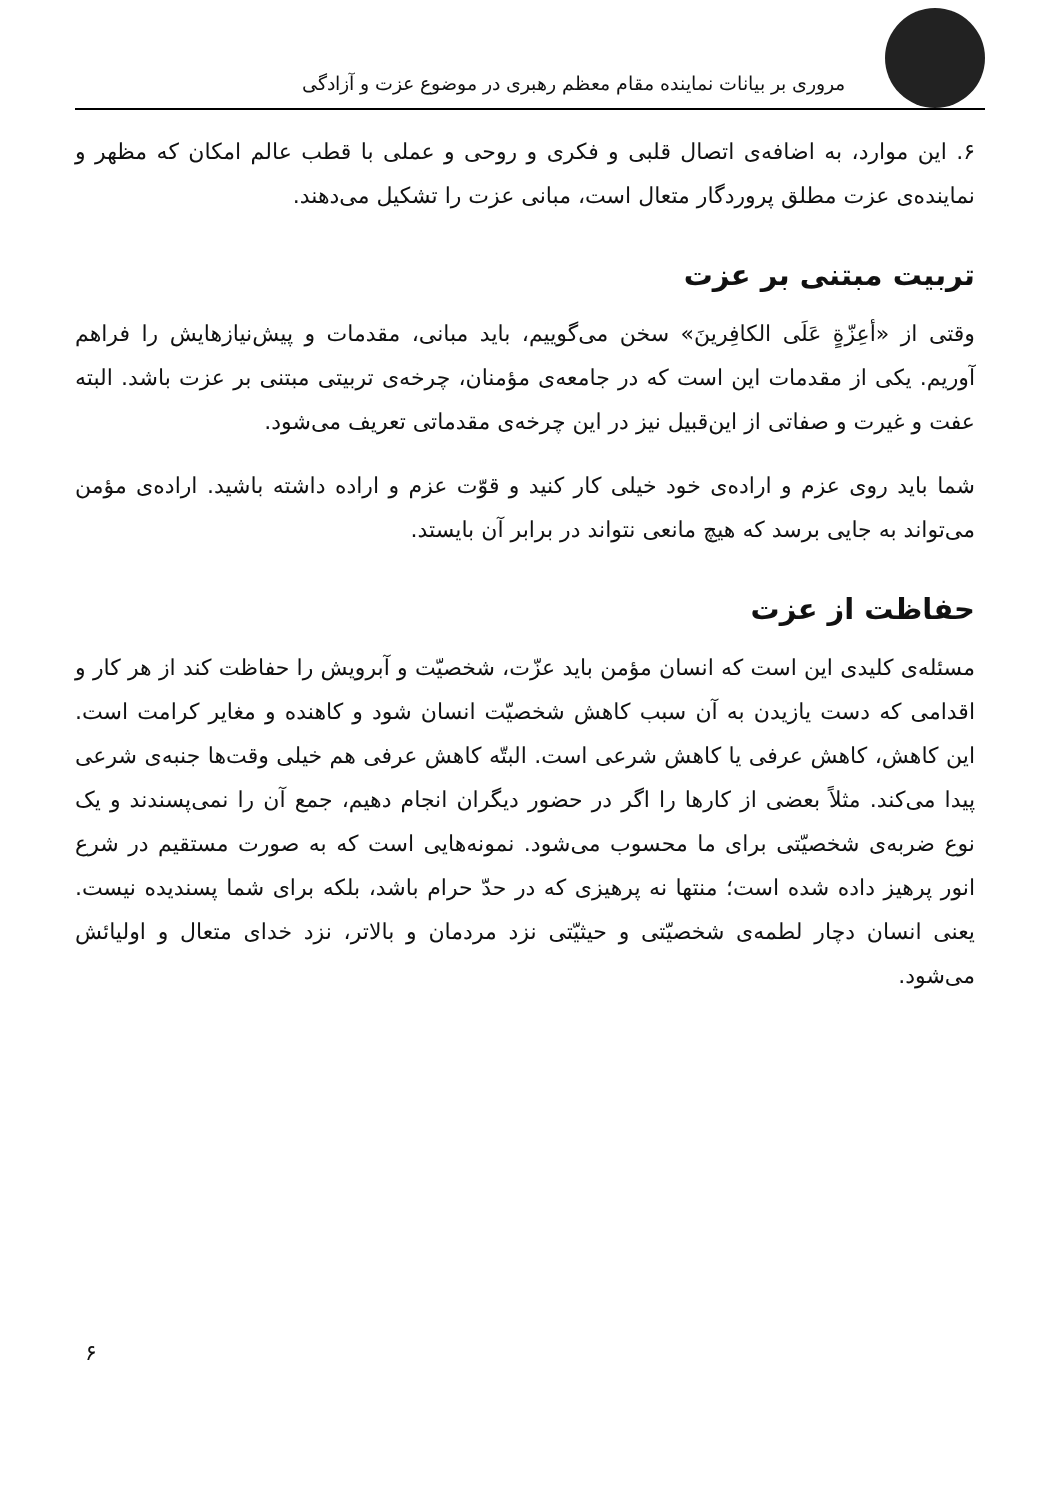مروری بر بیانات نماینده مقام معظم رهبری در موضوع عزت و آزادگی
۶. این موارد، به اضافه‌ی اتصال قلبی و فکری و روحی و عملی با قطب عالم امکان که مظهر و نماینده‌ی عزت مطلق پروردگار متعال است، مبانی عزت را تشکیل می‌دهند.
تربیت مبتنی بر عزت
وقتی از «أعِزّةٍ عَلَی الکافِرینَ» سخن می‌گوییم، باید مبانی، مقدمات و پیش‌نیازهایش را فراهم آوریم. یکی از مقدمات این است که در جامعه‌ی مؤمنان، چرخه‌ی تربیتی مبتنی بر عزت باشد. البته عفت و غیرت و صفاتی از این‌قبیل نیز در این چرخه‌ی مقدماتی تعریف می‌شود.
شما باید روی عزم و اراده‌ی خود خیلی کار کنید و قوّت عزم و اراده داشته باشید. اراده‌ی مؤمن می‌تواند به جایی برسد که هیچ مانعی نتواند در برابر آن بایستد.
حفاظت از عزت
مسئله‌ی کلیدی این است که انسان مؤمن باید عزّت، شخصیّت و آبرویش را حفاظت کند از هر کار و اقدامی که دست یازیدن به آن سبب کاهش شخصیّت انسان شود و کاهنده و مغایر کرامت است. این کاهش، کاهش عرفی یا کاهش شرعی است. البتّه کاهش عرفی هم خیلی وقت‌ها جنبه‌ی شرعی پیدا می‌کند. مثلاً بعضی از کارها را اگر در حضور دیگران انجام دهیم، جمع آن را نمی‌پسندند و یک نوع ضربه‌ی شخصیّتی برای ما محسوب می‌شود. نمونه‌هایی است که به صورت مستقیم در شرع انور پرهیز داده شده است؛ منتها نه پرهیزی که در حدّ حرام باشد، بلکه برای شما پسندیده نیست. یعنی انسان دچار لطمه‌ی شخصیّتی و حیثیّتی نزد مردمان و بالاتر، نزد خدای متعال و اولیائش می‌شود.
۶